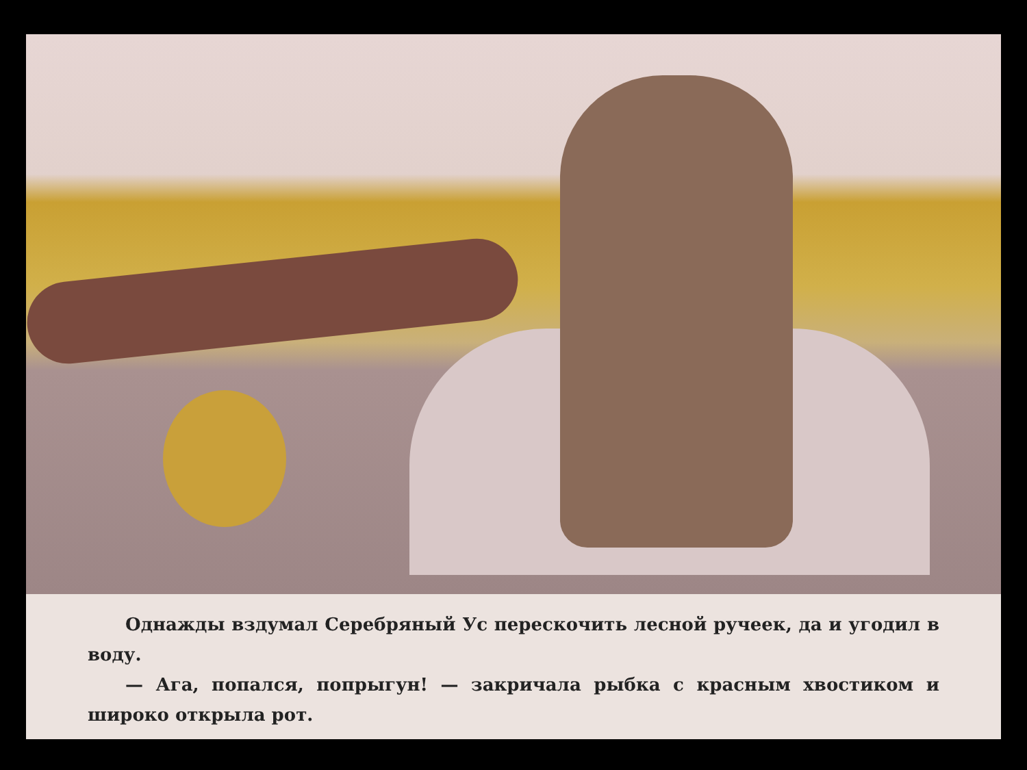Однажды вздумал Серебряный Ус перескочить лесной ручеек, да и угодил в воду.
— Ага, попался, попрыгун! — закричала рыбка с красным хвостиком и широко открыла рот.